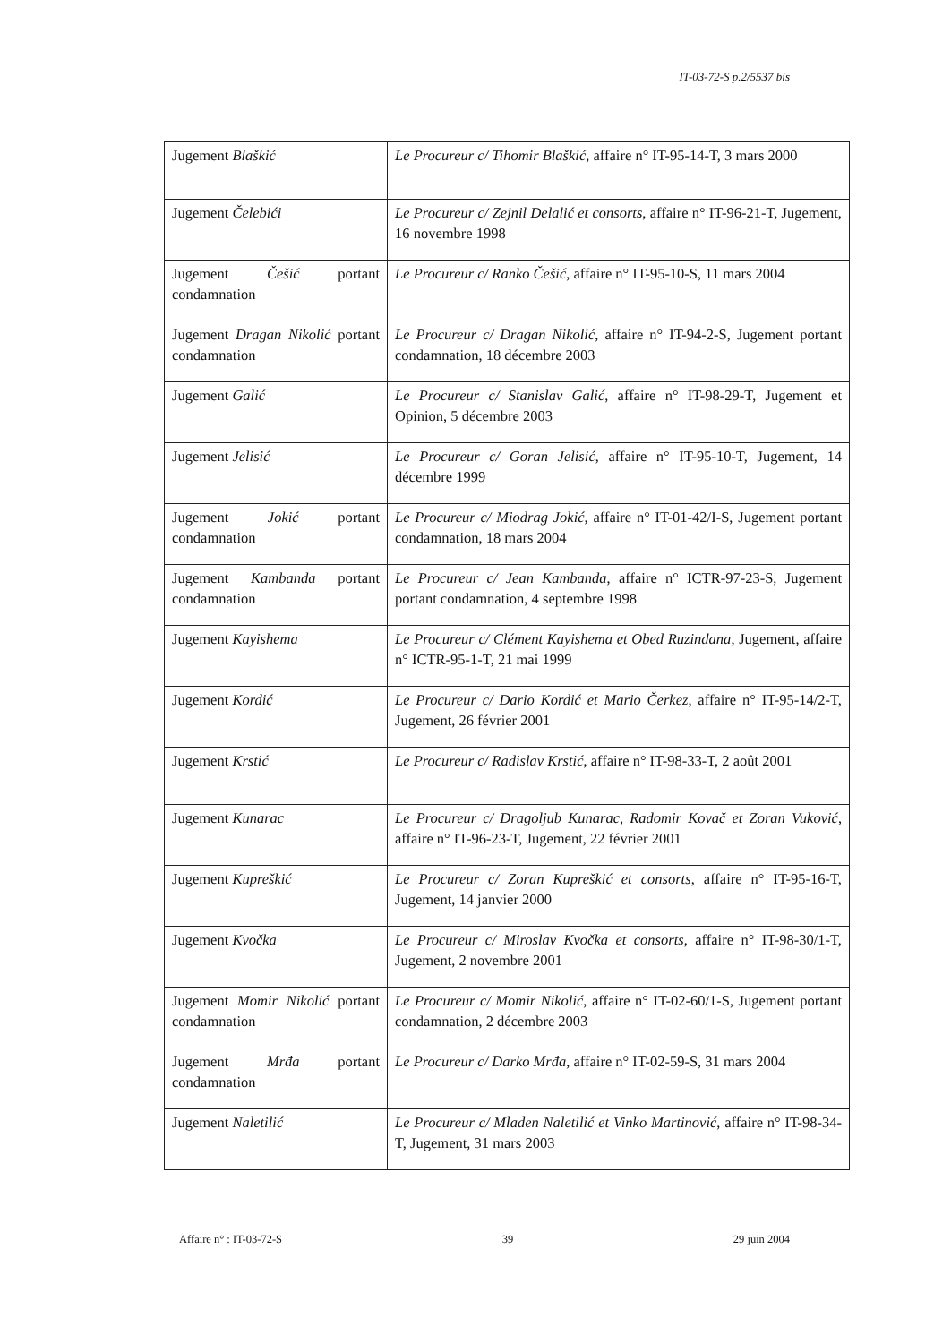IT-03-72-S p.2/5537 bis
| Jugement Blaškić | Le Procureur c/ Tihomir Blaškić , affaire n° IT-95-14-T, 3 mars 2000 |
| Jugement Čelebići | Le Procureur c/ Zejnil Delalić et consorts , affaire n° IT-96-21-T, Jugement, 16 novembre 1998 |
| Jugement Češić portant condamnation | Le Procureur c/ Ranko Češić , affaire n° IT-95-10-S, 11 mars 2004 |
| Jugement Dragan Nikolić portant condamnation | Le Procureur c/ Dragan Nikolić , affaire n° IT-94-2-S, Jugement portant condamnation, 18 décembre 2003 |
| Jugement Galić | Le Procureur c/ Stanislav Galić , affaire n° IT-98-29-T, Jugement et Opinion, 5 décembre 2003 |
| Jugement Jelisić | Le Procureur c/ Goran Jelisić , affaire n° IT-95-10-T, Jugement, 14 décembre 1999 |
| Jugement Jokić portant condamnation | Le Procureur c/ Miodrag Jokić , affaire n° IT-01-42/I-S, Jugement portant condamnation, 18 mars 2004 |
| Jugement Kambanda portant condamnation | Le Procureur c/ Jean Kambanda , affaire n° ICTR-97-23-S, Jugement portant condamnation, 4 septembre 1998 |
| Jugement Kayishema | Le Procureur c/ Clément Kayishema et Obed Ruzindana , Jugement, affaire n° ICTR-95-1-T, 21 mai 1999 |
| Jugement Kordić | Le Procureur c/ Dario Kordić et Mario Čerkez , affaire n° IT-95-14/2-T, Jugement, 26 février 2001 |
| Jugement Krstić | Le Procureur c/ Radislav Krstić , affaire n° IT-98-33-T, 2 août 2001 |
| Jugement Kunarac | Le Procureur c/ Dragoljub Kunarac, Radomir Kovač et Zoran Vuković , affaire n° IT-96-23-T, Jugement, 22 février 2001 |
| Jugement Kupreškić | Le Procureur c/ Zoran Kupreškić et consorts , affaire n° IT-95-16-T, Jugement, 14 janvier 2000 |
| Jugement Kvočka | Le Procureur c/ Miroslav Kvočka et consorts , affaire n° IT-98-30/1-T, Jugement, 2 novembre 2001 |
| Jugement Momir Nikolić portant condamnation | Le Procureur c/ Momir Nikolić , affaire n° IT-02-60/1-S, Jugement portant condamnation, 2 décembre 2003 |
| Jugement Mrđa portant condamnation | Le Procureur c/ Darko Mrđa , affaire n° IT-02-59-S, 31 mars 2004 |
| Jugement Naletilić | Le Procureur c/ Mladen Naletilić et Vinko Martinović , affaire n° IT-98-34-T, Jugement, 31 mars 2003 |
Affaire n° : IT-03-72-S 39 29 juin 2004